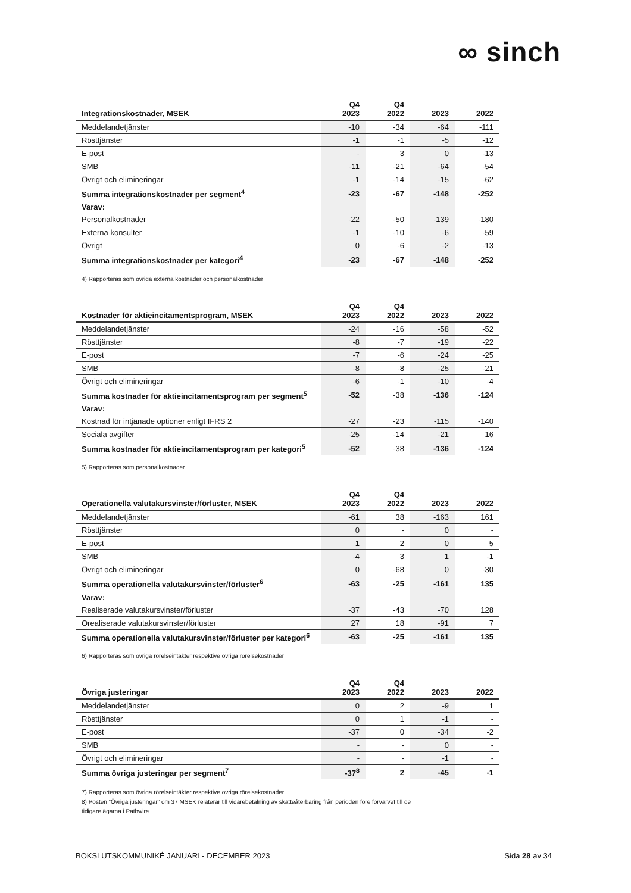∞ sinch
| Integrationskostnader, MSEK | Q4 2023 | Q4 2022 | 2023 | 2022 |
| --- | --- | --- | --- | --- |
| Meddelandetjänster | -10 | -34 | -64 | -111 |
| Rösttjänster | -1 | -1 | -5 | -12 |
| E-post | - | 3 | 0 | -13 |
| SMB | -11 | -21 | -64 | -54 |
| Övrigt och elimineringar | -1 | -14 | -15 | -62 |
| Summa integrationskostnader per segment<sup>4</sup> | -23 | -67 | -148 | -252 |
| Varav: | | | | |
| Personalkostnader | -22 | -50 | -139 | -180 |
| Externa konsulter | -1 | -10 | -6 | -59 |
| Övrigt | 0 | -6 | -2 | -13 |
| Summa integrationskostnader per kategori<sup>4</sup> | -23 | -67 | -148 | -252 |
4) Rapporteras som övriga externa kostnader och personalkostnader
| Kostnader för aktieincitamentsprogram, MSEK | Q4 2023 | Q4 2022 | 2023 | 2022 |
| --- | --- | --- | --- | --- |
| Meddelandetjänster | -24 | -16 | -58 | -52 |
| Rösttjänster | -8 | -7 | -19 | -22 |
| E-post | -7 | -6 | -24 | -25 |
| SMB | -8 | -8 | -25 | -21 |
| Övrigt och elimineringar | -6 | -1 | -10 | -4 |
| Summa kostnader för aktieincitamentsprogram per segment<sup>5</sup> | -52 | -38 | -136 | -124 |
| Varav: | | | | |
| Kostnad för intjänade optioner enligt IFRS 2 | -27 | -23 | -115 | -140 |
| Sociala avgifter | -25 | -14 | -21 | 16 |
| Summa kostnader för aktieincitamentsprogram per kategori<sup>5</sup> | -52 | -38 | -136 | -124 |
5) Rapporteras som personalkostnader.
| Operationella valutakursvinster/förluster, MSEK | Q4 2023 | Q4 2022 | 2023 | 2022 |
| --- | --- | --- | --- | --- |
| Meddelandetjänster | -61 | 38 | -163 | 161 |
| Rösttjänster | 0 | - | 0 | - |
| E-post | 1 | 2 | 0 | 5 |
| SMB | -4 | 3 | 1 | -1 |
| Övrigt och elimineringar | 0 | -68 | 0 | -30 |
| Summa operationella valutakursvinster/förluster<sup>6</sup> | -63 | -25 | -161 | 135 |
| Varav: | | | | |
| Realiserade valutakursvinster/förluster | -37 | -43 | -70 | 128 |
| Orealiserade valutakursvinster/förluster | 27 | 18 | -91 | 7 |
| Summa operationella valutakursvinster/förluster per kategori<sup>6</sup> | -63 | -25 | -161 | 135 |
6) Rapporteras som övriga rörelseintäkter respektive övriga rörelsekostnader
| Övriga justeringar | Q4 2023 | Q4 2022 | 2023 | 2022 |
| --- | --- | --- | --- | --- |
| Meddelandetjänster | 0 | 2 | -9 | 1 |
| Rösttjänster | 0 | 1 | -1 | - |
| E-post | -37 | 0 | -34 | -2 |
| SMB | - | - | 0 | - |
| Övrigt och elimineringar | - | - | -1 | - |
| Summa övriga justeringar per segment<sup>7</sup> | -37<sup>8</sup> | 2 | -45 | -1 |
7) Rapporteras som övriga rörelseintäkter respektive övriga rörelsekostnader
8) Posten ”Övriga justeringar” om 37 MSEK relaterar till vidarebetalning av skatteåterbäring från perioden före förvärvet till de
tidigare ägarna i Pathwire.
BOKSLUTSKOMMUNIKÉ JANUARI - DECEMBER 2023 Sida 28 av 34